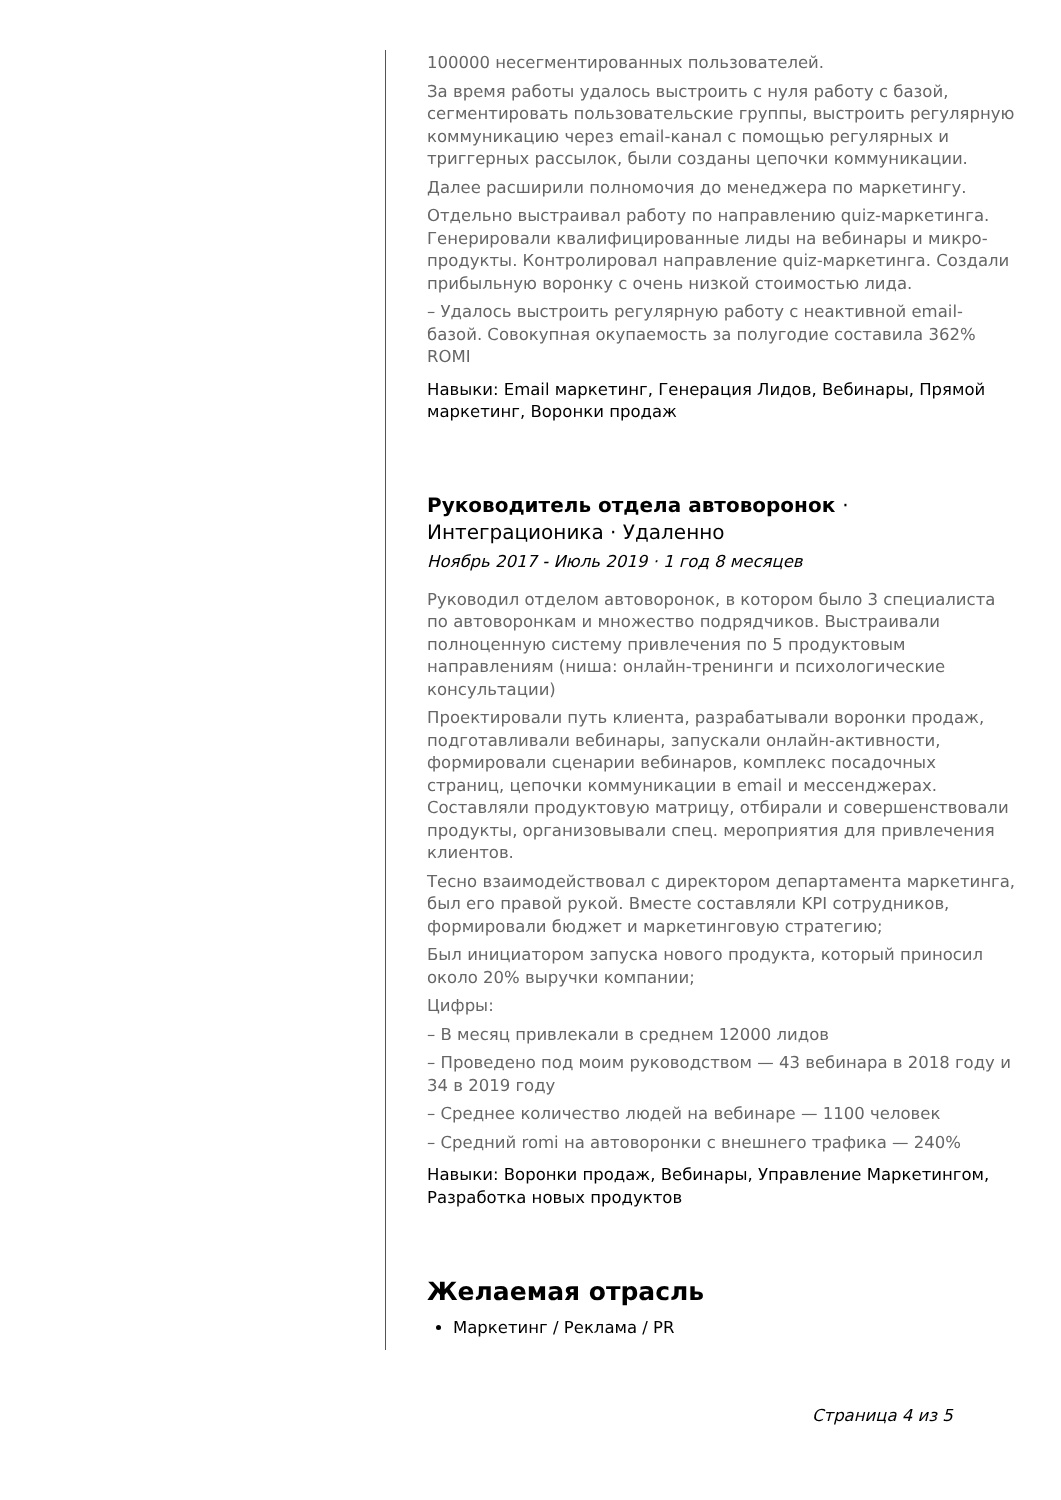100000 несегментированных пользователей.
За время работы удалось выстроить с нуля работу с базой, сегментировать пользовательские группы, выстроить регулярную коммуникацию через email-канал с помощью регулярных и триггерных рассылок, были созданы цепочки коммуникации.
Далее расширили полномочия до менеджера по маркетингу.
Отдельно выстраивал работу по направлению quiz-маркетинга. Генерировали квалифицированные лиды на вебинары и микро-продукты. Контролировал направление quiz-маркетинга. Создали прибыльную воронку с очень низкой стоимостью лида.
– Удалось выстроить регулярную работу с неактивной email-базой. Совокупная окупаемость за полугодие составила 362% ROMI
Навыки: Email маркетинг, Генерация Лидов, Вебинары, Прямой маркетинг, Воронки продаж
Руководитель отдела автоворонок ·
Интеграционика · Удаленно
Ноябрь 2017 - Июль 2019 · 1 год 8 месяцев
Руководил отделом автоворонок, в котором было 3 специалиста по автоворонкам и множество подрядчиков. Выстраивали полноценную систему привлечения по 5 продуктовым направлениям (ниша: онлайн-тренинги и психологические консультации)
Проектировали путь клиента, разрабатывали воронки продаж, подготавливали вебинары, запускали онлайн-активности, формировали сценарии вебинаров, комплекс посадочных страниц, цепочки коммуникации в email и мессенджерах. Составляли продуктовую матрицу, отбирали и совершенствовали продукты, организовывали спец. мероприятия для привлечения клиентов.
Тесно взаимодействовал с директором департамента маркетинга, был его правой рукой. Вместе составляли KPI сотрудников, формировали бюджет и маркетинговую стратегию;
Был инициатором запуска нового продукта, который приносил около 20% выручки компании;
Цифры:
– В месяц привлекали в среднем 12000 лидов
– Проведено под моим руководством — 43 вебинара в 2018 году и 34 в 2019 году
– Среднее количество людей на вебинаре — 1100 человек
– Средний romi на автоворонки с внешнего трафика — 240%
Навыки: Воронки продаж, Вебинары, Управление Маркетингом, Разработка новых продуктов
Желаемая отрасль
Маркетинг / Реклама / PR
Страница 4 из 5